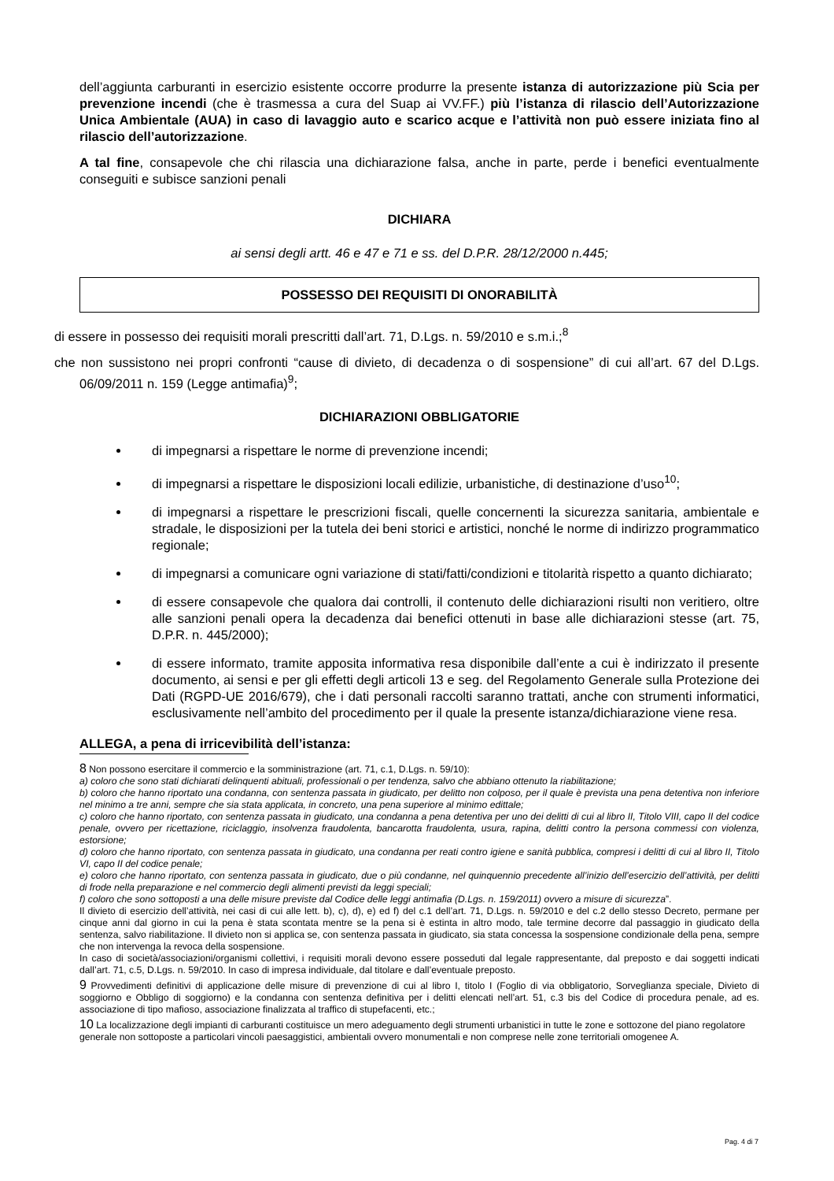dell’aggiunta carburanti in esercizio esistente occorre produrre la presente istanza di autorizzazione più Scia per prevenzione incendi (che è trasmessa a cura del Suap ai VV.FF.) più l’istanza di rilascio dell’Autorizzazione Unica Ambientale (AUA) in caso di lavaggio auto e scarico acque e l’attività non può essere iniziata fino al rilascio dell’autorizzazione.
A tal fine, consapevole che chi rilascia una dichiarazione falsa, anche in parte, perde i benefici eventualmente conseguiti e subisce sanzioni penali
DICHIARA
ai sensi degli artt. 46 e 47 e 71 e ss. del D.P.R. 28/12/2000 n.445;
POSSESSO DEI REQUISITI DI ONORABILITÀ
di essere in possesso dei requisiti morali prescritti dall’art. 71, D.Lgs. n. 59/2010 e s.m.i.;<sup>8</sup>
che non sussistono nei propri confronti “cause di divieto, di decadenza o di sospensione” di cui all’art. 67 del D.Lgs. 06/09/2011 n. 159 (Legge antimafia)<sup>9</sup>;
DICHIARAZIONI OBBLIGATORIE
di impegnarsi a rispettare le norme di prevenzione incendi;
di impegnarsi a rispettare le disposizioni locali edilizie, urbanistiche, di destinazione d’uso<sup>10</sup>;
di impegnarsi a rispettare le prescrizioni fiscali, quelle concernenti la sicurezza sanitaria, ambientale e stradale, le disposizioni per la tutela dei beni storici e artistici, nonché le norme di indirizzo programmatico regionale;
di impegnarsi a comunicare ogni variazione di stati/fatti/condizioni e titolarità rispetto a quanto dichiarato;
di essere consapevole che qualora dai controlli, il contenuto delle dichiarazioni risulti non veritiero, oltre alle sanzioni penali opera la decadenza dai benefici ottenuti in base alle dichiarazioni stesse (art. 75, D.P.R. n. 445/2000);
di essere informato, tramite apposita informativa resa disponibile dall’ente a cui è indirizzato il presente documento, ai sensi e per gli effetti degli articoli 13 e seg. del Regolamento Generale sulla Protezione dei Dati (RGPD-UE 2016/679), che i dati personali raccolti saranno trattati, anche con strumenti informatici, esclusivamente nell’ambito del procedimento per il quale la presente istanza/dichiarazione viene resa.
ALLEGA, a pena di irricevibilità dell’istanza:
8 Non possono esercitare il commercio e la somministrazione (art. 71, c.1, D.Lgs. n. 59/10):
a) coloro che sono stati dichiarati delinquenti abituali, professionali o per tendenza, salvo che abbiano ottenuto la riabilitazione;
b) coloro che hanno riportato una condanna, con sentenza passata in giudicato, per delitto non colposo, per il quale è prevista una pena detentiva non inferiore nel minimo a tre anni, sempre che sia stata applicata, in concreto, una pena superiore al minimo edittale;
c) coloro che hanno riportato, con sentenza passata in giudicato, una condanna a pena detentiva per uno dei delitti di cui al libro II, Titolo VIII, capo II del codice penale, ovvero per ricettazione, riciclaggio, insolvenza fraudolenta, bancarotta fraudolenta, usura, rapina, delitti contro la persona commessi con violenza, estorsione;
d) coloro che hanno riportato, con sentenza passata in giudicato, una condanna per reati contro igiene e sanità pubblica, compresi i delitti di cui al libro II, Titolo VI, capo II del codice penale;
e) coloro che hanno riportato, con sentenza passata in giudicato, due o più condanne, nel quinquennio precedente all’inizio dell’esercizio dell’attività, per delitti di frode nella preparazione e nel commercio degli alimenti previsti da leggi speciali;
f) coloro che sono sottoposti a una delle misure previste dal Codice delle leggi antimafia (D.Lgs. n. 159/2011) ovvero a misure di sicurezza”.
Il divieto di esercizio dell’attività, nei casi di cui alle lett. b), c), d), e) ed f) del c.1 dell’art. 71, D.Lgs. n. 59/2010 e del c.2 dello stesso Decreto, permane per cinque anni dal giorno in cui la pena è stata scontata mentre se la pena si è estinta in altro modo, tale termine decorre dal passaggio in giudicato della sentenza, salvo riabilitazione. Il divieto non si applica se, con sentenza passata in giudicato, sia stata concessa la sospensione condizionale della pena, sempre che non intervenga la revoca della sospensione.
In caso di società/associazioni/organismi collettivi, i requisiti morali devono essere posseduti dal legale rappresentante, dal preposto e dai soggetti indicati dall’art. 71, c.5, D.Lgs. n. 59/2010. In caso di impresa individuale, dal titolare e dall’eventuale preposto.
9 Provvedimenti definitivi di applicazione delle misure di prevenzione di cui al libro I, titolo I (Foglio di via obbligatorio, Sorveglianza speciale, Divieto di soggiorno e Obbligo di soggiorno) e la condanna con sentenza definitiva per i delitti elencati nell’art. 51, c.3 bis del Codice di procedura penale, ad es. associazione di tipo mafioso, associazione finalizzata al traffico di stupefacenti, etc.;
10 La localizzazione degli impianti di carburanti costituisce un mero adeguamento degli strumenti urbanistici in tutte le zone e sottozone del piano regolatore generale non sottoposte a particolari vincoli paesaggistici, ambientali ovvero monumentali e non comprese nelle zone territoriali omogenee A.
Pag. 4 di 7